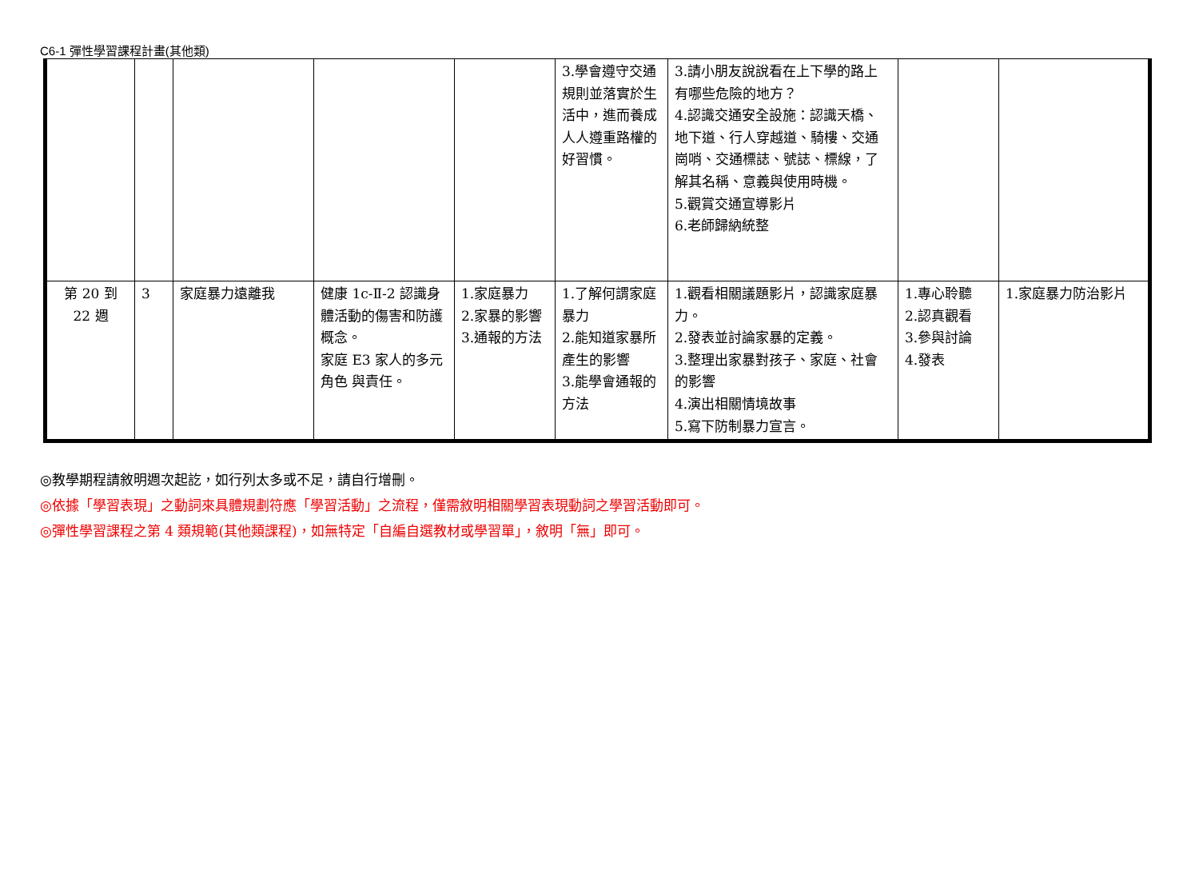C6-1 彈性學習課程計畫(其他類)
| | | | | | 3.學會遵守交通規則並落實於生活中，進而養成人人遵重路權的好習慣。 | 3.請小朋友說說看在上下學的路上有哪些危險的地方？ 4.認識交通安全設施：認識天橋、地下道、行人穿越道、騎樓、交通崗哨、交通標誌、號誌、標線，了解其名稱、意義與使用時機。 5.觀賞交通宣導影片 6.老師歸納統整 | | |
| 第 20 到 22 週 | 3 | 家庭暴力遠離我 | 健康 1c-Ⅱ-2 認識身體活動的傷害和防護概念。 家庭 E3 家人的多元角色 與責任。 | 1.家庭暴力 2.家暴的影響 3.通報的方法 | 1.了解何謂家庭暴力 2.能知道家暴所產生的影響 3.能學會通報的方法 | 1.觀看相關議題影片，認識家庭暴力。 2.發表並討論家暴的定義。 3.整理出家暴對孩子、家庭、社會的影響 4.演出相關情境故事 5.寫下防制暴力宣言。 | 1.專心聆聽 2.認真觀看 3.參與討論 4.發表 | 1.家庭暴力防治影片 |
◎教學期程請敘明週次起訖，如行列太多或不足，請自行增刪。
◎依據「學習表現」之動詞來具體規劃符應「學習活動」之流程，僅需敘明相關學習表現動詞之學習活動即可。
◎彈性學習課程之第 4 類規範(其他類課程)，如無特定「自編自選教材或學習單」，敘明「無」即可。